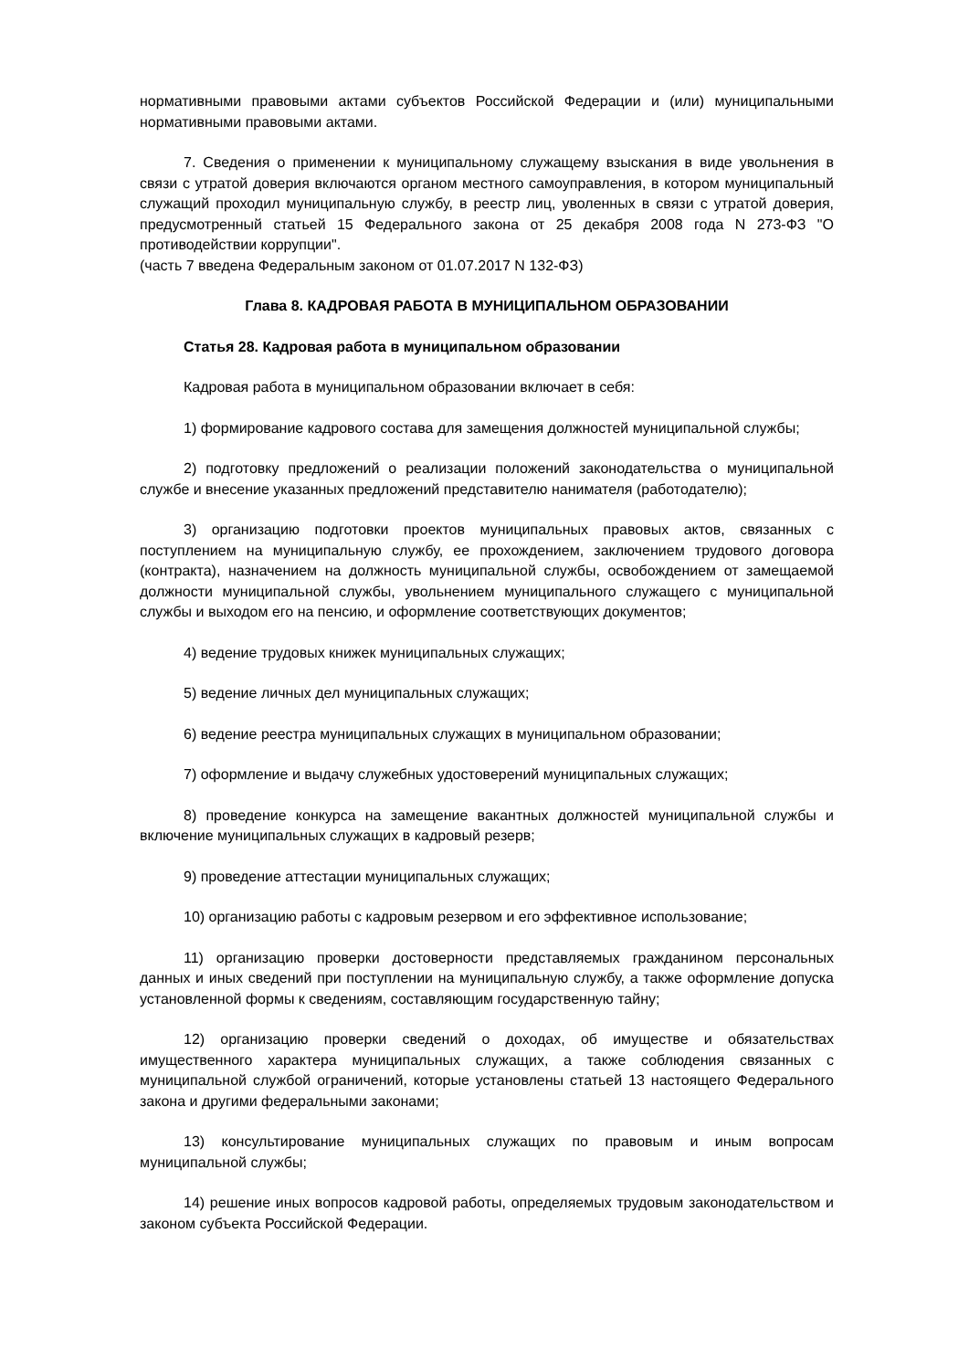нормативными правовыми актами субъектов Российской Федерации и (или) муниципальными нормативными правовыми актами.
7. Сведения о применении к муниципальному служащему взыскания в виде увольнения в связи с утратой доверия включаются органом местного самоуправления, в котором муниципальный служащий проходил муниципальную службу, в реестр лиц, уволенных в связи с утратой доверия, предусмотренный статьей 15 Федерального закона от 25 декабря 2008 года N 273-ФЗ "О противодействии коррупции".
(часть 7 введена Федеральным законом от 01.07.2017 N 132-ФЗ)
Глава 8. КАДРОВАЯ РАБОТА В МУНИЦИПАЛЬНОМ ОБРАЗОВАНИИ
Статья 28. Кадровая работа в муниципальном образовании
Кадровая работа в муниципальном образовании включает в себя:
1) формирование кадрового состава для замещения должностей муниципальной службы;
2) подготовку предложений о реализации положений законодательства о муниципальной службе и внесение указанных предложений представителю нанимателя (работодателю);
3) организацию подготовки проектов муниципальных правовых актов, связанных с поступлением на муниципальную службу, ее прохождением, заключением трудового договора (контракта), назначением на должность муниципальной службы, освобождением от замещаемой должности муниципальной службы, увольнением муниципального служащего с муниципальной службы и выходом его на пенсию, и оформление соответствующих документов;
4) ведение трудовых книжек муниципальных служащих;
5) ведение личных дел муниципальных служащих;
6) ведение реестра муниципальных служащих в муниципальном образовании;
7) оформление и выдачу служебных удостоверений муниципальных служащих;
8) проведение конкурса на замещение вакантных должностей муниципальной службы и включение муниципальных служащих в кадровый резерв;
9) проведение аттестации муниципальных служащих;
10) организацию работы с кадровым резервом и его эффективное использование;
11) организацию проверки достоверности представляемых гражданином персональных данных и иных сведений при поступлении на муниципальную службу, а также оформление допуска установленной формы к сведениям, составляющим государственную тайну;
12) организацию проверки сведений о доходах, об имуществе и обязательствах имущественного характера муниципальных служащих, а также соблюдения связанных с муниципальной службой ограничений, которые установлены статьей 13 настоящего Федерального закона и другими федеральными законами;
13) консультирование муниципальных служащих по правовым и иным вопросам муниципальной службы;
14) решение иных вопросов кадровой работы, определяемых трудовым законодательством и законом субъекта Российской Федерации.